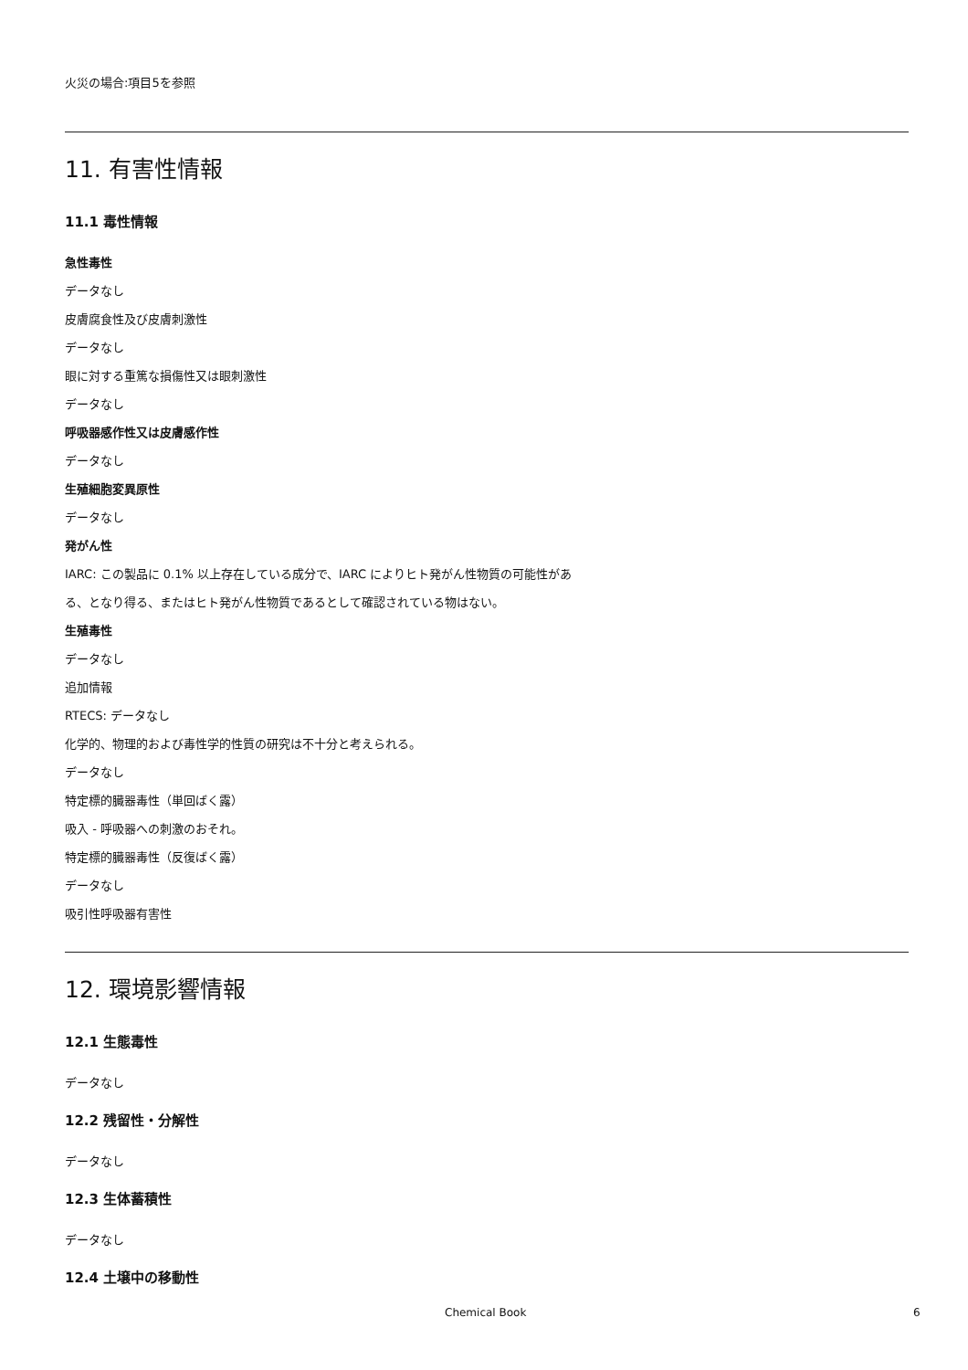火災の場合:項目5を参照
11. 有害性情報
11.1 毒性情報
急性毒性
データなし
皮膚腐食性及び皮膚刺激性
データなし
眼に対する重篤な損傷性又は眼刺激性
データなし
呼吸器感作性又は皮膚感作性
データなし
生殖細胞変異原性
データなし
発がん性
IARC: この製品に 0.1% 以上存在している成分で、IARC によりヒト発がん性物質の可能性があ
る、となり得る、またはヒト発がん性物質であるとして確認されている物はない。
生殖毒性
データなし
追加情報
RTECS: データなし
化学的、物理的および毒性学的性質の研究は不十分と考えられる。
データなし
特定標的臓器毒性（単回ばく露）
吸入 - 呼吸器への刺激のおそれ。
特定標的臓器毒性（反復ばく露）
データなし
吸引性呼吸器有害性
12. 環境影響情報
12.1 生態毒性
データなし
12.2 残留性・分解性
データなし
12.3 生体蓄積性
データなし
12.4 土壌中の移動性
Chemical Book 6